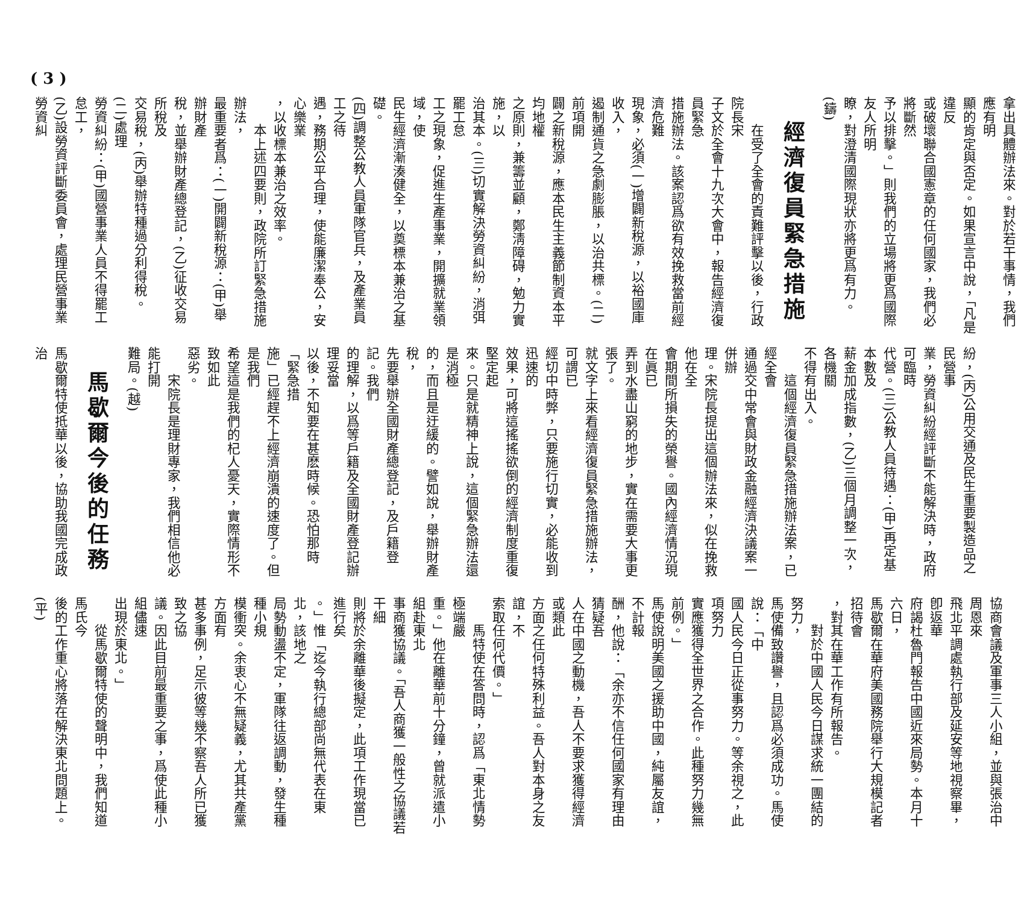( 3 )
拿出具體辦法來。對於若干事情，我們應有明
顯的肯定與否定。如果宣言中說，「凡是違反
或破壞聯合國憲章的任何國家，我們必將斷然
予以排擊。」則我們的立場將更爲國際友人所明
瞭，對澄清國際現狀亦將更爲有力。(鑄)
經濟復員緊急措施
　　在受了全會的責難評擊以後，行政院長宋
子文於全會十九次大會中，報告經濟復員緊急
措施辦法。該案認爲欲有效挽救當前經濟危難
現象，必須(一)增闢新稅源，以裕國庫收入，
遏制通貨之急劇膨脹，以治共標。(二)前項開
闢之新稅源，應本民生主義節制資本平均地權
之原則，兼籌並顧，鄭淸障碍，勉力實施，以
治其本。(三)切實解決勞資糾紛，消弭罷工怠
工之現象，促進生產事業，開擴就業領域，使
民生經濟漸湊健全，以奠標本兼治之基礎。
(四)調整公教人員軍隊官兵，及產業員工之待
遇，務期公平合理，使能廉潔奉公，安心樂業
，以收標本兼治之效率。
　　本上述四要則，政院所訂緊急措施辦法，
最重要者爲：(一)開闢新稅源：(甲)舉辦財產
稅，並舉辦財產總登記，(乙)征收交易所稅及
交易稅，(丙)舉辦特種過分利得稅。(二)處理
勞資糾紛：(甲)國營事業人員不得罷工怠工，
(乙)設勞資評斷委員會，處理民營事業勞資糾
紛，(丙)公用交通及民生重要製造品之民營事
業，勞資糾紛經評斷不能解決時，政府可臨時
代營。(三)公教人員待遇：(甲)再定基本數及
薪金加成指數，(乙)三個月調整一次，各機關
不得有出入。
　　這個經濟復員緊急措施辦法案，已經全會
通過交中常會與財政金融經濟決議案一併辦
理。宋院長提出這個辦法來，似在挽救他在全
會期間所損失的榮譽。國內經濟情況現在眞已
弄到水盡山窮的地步，實在需要大事更張了。
就文字上來看經濟復員緊急措施辦法，可謂已
經切中時弊，只要施行切實，必能收到迅速的
效果，可將這搖搖欲倒的經濟制度重復堅定起
來。只是就精神上說，這個緊急辦法還是消極
的，而且是迂緩的。譬如說，舉辦財產稅，
先要舉辦全國財產總登記，及戶籍登記。我們
的理解，以爲等戶籍及全國財產登記辦理妥當
以後，不知要在甚麽時候。恐怕那時「緊急措
施」已經趕不上經濟崩潰的速度了。但是我們
希望這是我們的杞人憂天，實際情形不致如此
惡劣。
　　宋院長是理財專家，我們相信他必能打開
難局。(越)
馬歇爾今後的任務
馬歇爾特使抵華以後，協助我國完成政治
協商會議及軍事三人小組，並與張治中周恩來
飛北平調處執行部及延安等地視察畢，卽返華
府謁杜魯門報告中國近來局勢。本月十六日，
馬歇爾在華府美國務院舉行大規模記者招待會
，對其在華工作有所報告。
　　對於中國人民今日謀求統一團結的努力，
馬使備致讚譽，且認爲必須成功。馬使說：「中
國人民今日正從事努力。等余視之，此項努力
實應獲得全世界之合作。此種努力幾無前例。」
馬使說明美國之援助中國，純屬友誼，不計報
酬，他說：「余亦不信任何國家有理由猜疑吾
人在中國之動機，吾人不要求獲得經濟或類此
方面之任何特殊利益。吾人對本身之友誼，不
索取任何代價。」
　　馬特使在答問時，認爲「東北情勢極端嚴
重。」他在離華前十分鐘，曾就派遣小組赴東北
事商獲協議。「吾人商獲一般性之協議若干細
則將於余離華後擬定，此項工作現當已進行矣
。」惟「迄今執行總部尚無代表在東北，該地之
局勢動盪不定，軍隊往返調動，發生種種小規
模衝突。余衷心不無疑義，尤其共產黨方面有
甚多事例，足示彼等幾不察吾人所已獲致之協
議。因此目前最重要之事，爲使此種小組儘速
出現於東北。」
　　從馬歇爾特使的聲明中，我們知道馬氏今
後的工作重心將落在解決東北問題上。(平)